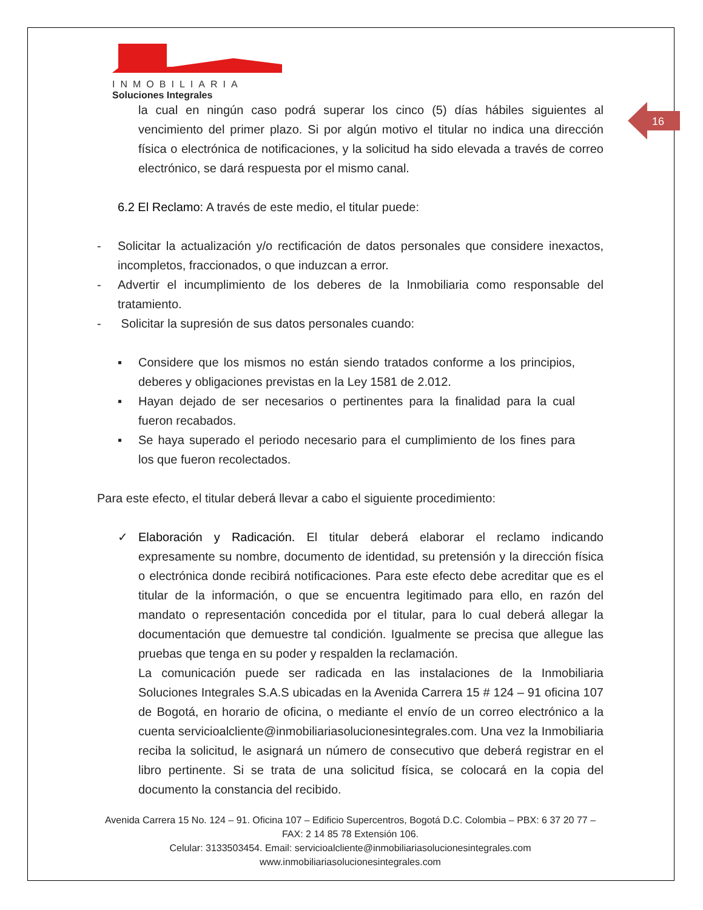INMOBILIARIA
Soluciones Integrales
16
la cual en ningún caso podrá superar los cinco (5) días hábiles siguientes al vencimiento del primer plazo. Si por algún motivo el titular no indica una dirección física o electrónica de notificaciones, y la solicitud ha sido elevada a través de correo electrónico, se dará respuesta por el mismo canal.
6.2 El Reclamo: A través de este medio, el titular puede:
- Solicitar la actualización y/o rectificación de datos personales que considere inexactos, incompletos, fraccionados, o que induzcan a error.
- Advertir el incumplimiento de los deberes de la Inmobiliaria como responsable del tratamiento.
- Solicitar la supresión de sus datos personales cuando:
▪ Considere que los mismos no están siendo tratados conforme a los principios, deberes y obligaciones previstas en la Ley 1581 de 2.012.
▪ Hayan dejado de ser necesarios o pertinentes para la finalidad para la cual fueron recabados.
▪ Se haya superado el periodo necesario para el cumplimiento de los fines para los que fueron recolectados.
Para este efecto, el titular deberá llevar a cabo el siguiente procedimiento:
✓ Elaboración y Radicación. El titular deberá elaborar el reclamo indicando expresamente su nombre, documento de identidad, su pretensión y la dirección física o electrónica donde recibirá notificaciones. Para este efecto debe acreditar que es el titular de la información, o que se encuentra legitimado para ello, en razón del mandato o representación concedida por el titular, para lo cual deberá allegar la documentación que demuestre tal condición. Igualmente se precisa que allegue las pruebas que tenga en su poder y respalden la reclamación.
La comunicación puede ser radicada en las instalaciones de la Inmobiliaria Soluciones Integrales S.A.S ubicadas en la Avenida Carrera 15 # 124 – 91 oficina 107 de Bogotá, en horario de oficina, o mediante el envío de un correo electrónico a la cuenta servicioalcliente@inmobiliariasolucionesintegrales.com. Una vez la Inmobiliaria reciba la solicitud, le asignará un número de consecutivo que deberá registrar en el libro pertinente. Si se trata de una solicitud física, se colocará en la copia del documento la constancia del recibido.
Avenida Carrera 15 No. 124 – 91. Oficina 107 – Edificio Supercentros, Bogotá D.C. Colombia – PBX: 6 37 20 77 – FAX: 2 14 85 78 Extensión 106.
Celular: 3133503454. Email: servicioalcliente@inmobiliariasolucionesintegrales.com
www.inmobiliariasolucionesintegrales.com